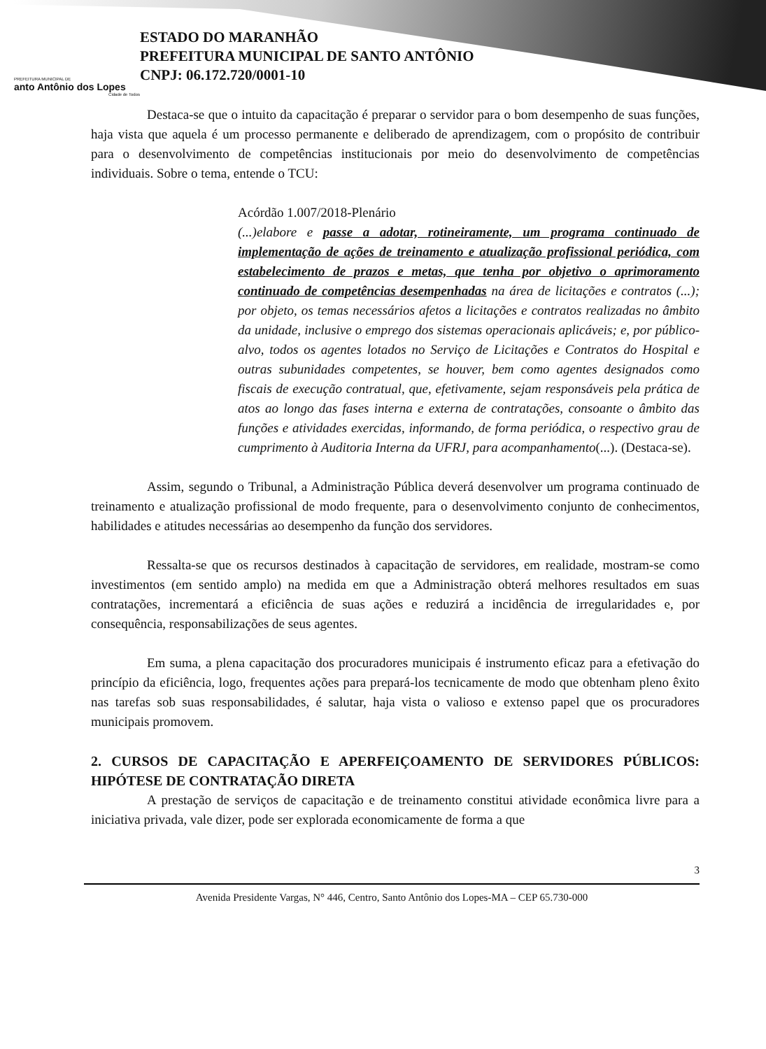PREFEITURA MUNICIPAL DE
anto Antônio dos Lopes
Cidade de Todos
ESTADO DO MARANHÃO
PREFEITURA MUNICIPAL DE SANTO ANTÔNIO
CNPJ: 06.172.720/0001-10
Destaca-se que o intuito da capacitação é preparar o servidor para o bom desempenho de suas funções, haja vista que aquela é um processo permanente e deliberado de aprendizagem, com o propósito de contribuir para o desenvolvimento de competências institucionais por meio do desenvolvimento de competências individuais. Sobre o tema, entende o TCU:
Acórdão 1.007/2018-Plenário
(...)elabore e passe a adotar, rotineiramente, um programa continuado de implementação de ações de treinamento e atualização profissional periódica, com estabelecimento de prazos e metas, que tenha por objetivo o aprimoramento continuado de competências desempenhadas na área de licitações e contratos (...); por objeto, os temas necessários afetos a licitações e contratos realizadas no âmbito da unidade, inclusive o emprego dos sistemas operacionais aplicáveis; e, por público-alvo, todos os agentes lotados no Serviço de Licitações e Contratos do Hospital e outras subunidades competentes, se houver, bem como agentes designados como fiscais de execução contratual, que, efetivamente, sejam responsáveis pela prática de atos ao longo das fases interna e externa de contratações, consoante o âmbito das funções e atividades exercidas, informando, de forma periódica, o respectivo grau de cumprimento à Auditoria Interna da UFRJ, para acompanhamento(...). (Destaca-se).
Assim, segundo o Tribunal, a Administração Pública deverá desenvolver um programa continuado de treinamento e atualização profissional de modo frequente, para o desenvolvimento conjunto de conhecimentos, habilidades e atitudes necessárias ao desempenho da função dos servidores.
Ressalta-se que os recursos destinados à capacitação de servidores, em realidade, mostram-se como investimentos (em sentido amplo) na medida em que a Administração obterá melhores resultados em suas contratações, incrementará a eficiência de suas ações e reduzirá a incidência de irregularidades e, por consequência, responsabilizações de seus agentes.
Em suma, a plena capacitação dos procuradores municipais é instrumento eficaz para a efetivação do princípio da eficiência, logo, frequentes ações para prepará-los tecnicamente de modo que obtenham pleno êxito nas tarefas sob suas responsabilidades, é salutar, haja vista o valioso e extenso papel que os procuradores municipais promovem.
2. CURSOS DE CAPACITAÇÃO E APERFEIÇOAMENTO DE SERVIDORES PÚBLICOS: HIPÓTESE DE CONTRATAÇÃO DIRETA
A prestação de serviços de capacitação e de treinamento constitui atividade econômica livre para a iniciativa privada, vale dizer, pode ser explorada economicamente de forma a que
3
Avenida Presidente Vargas, N° 446, Centro, Santo Antônio dos Lopes-MA – CEP 65.730-000